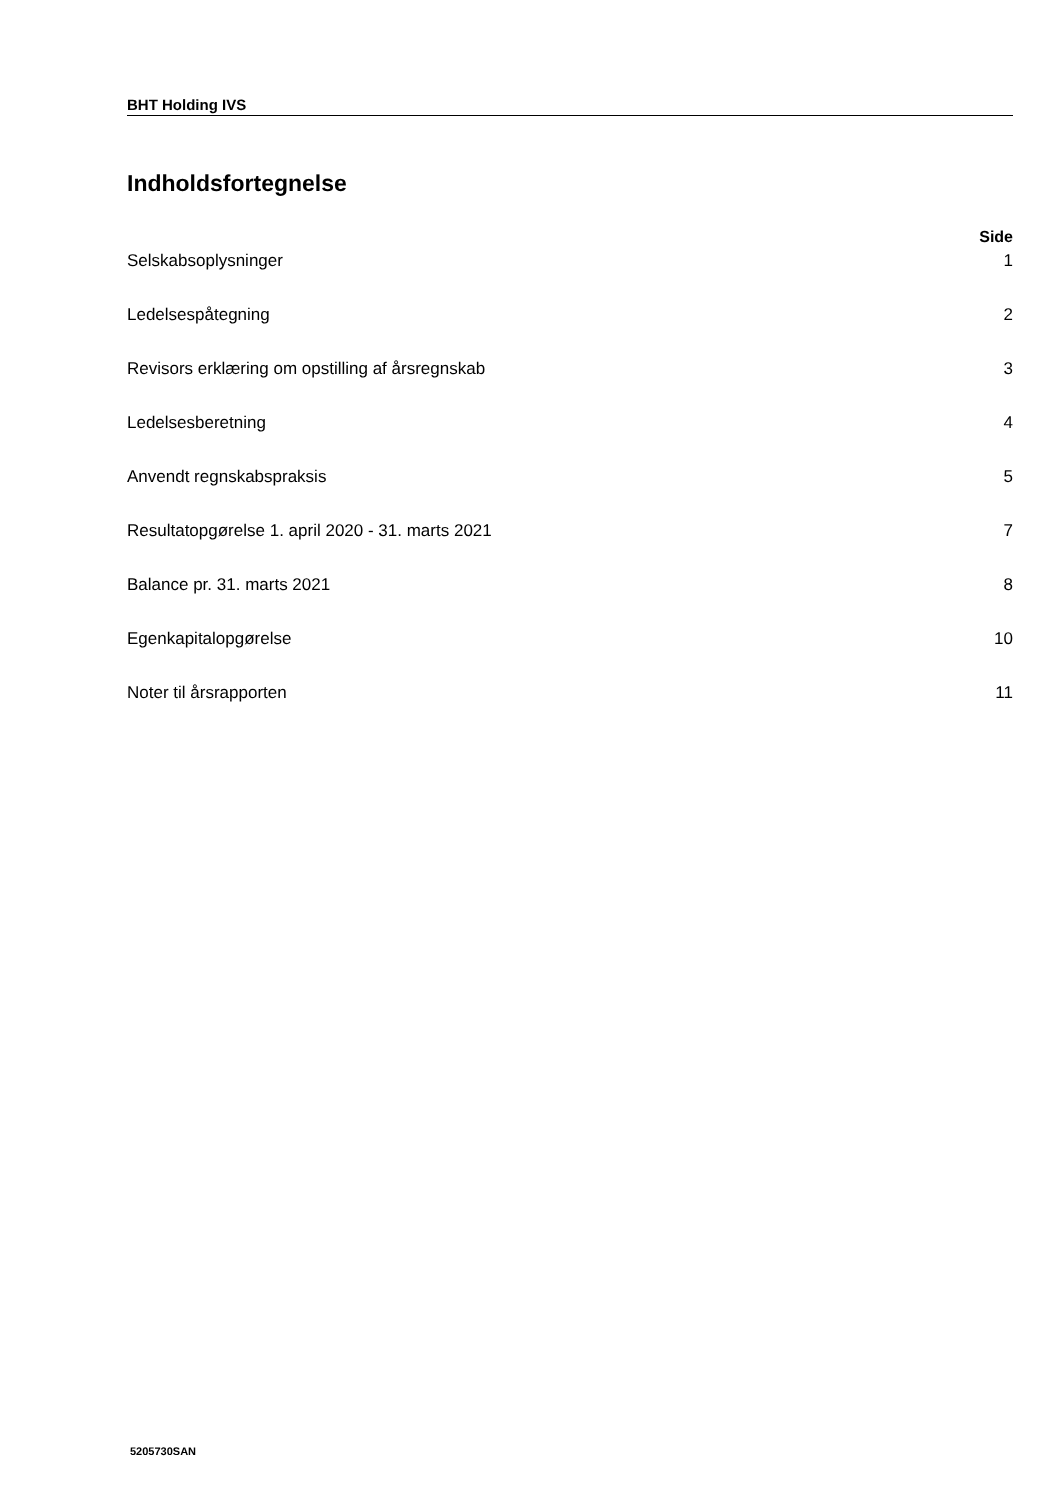BHT Holding IVS
Indholdsfortegnelse
Side
Selskabsoplysninger 1
Ledelsespåtegning 2
Revisors erklæring om opstilling af årsregnskab 3
Ledelsesberetning 4
Anvendt regnskabspraksis 5
Resultatopgørelse 1. april 2020 - 31. marts 2021 7
Balance pr. 31. marts 2021 8
Egenkapitalopgørelse 10
Noter til årsrapporten 11
5205730SAN